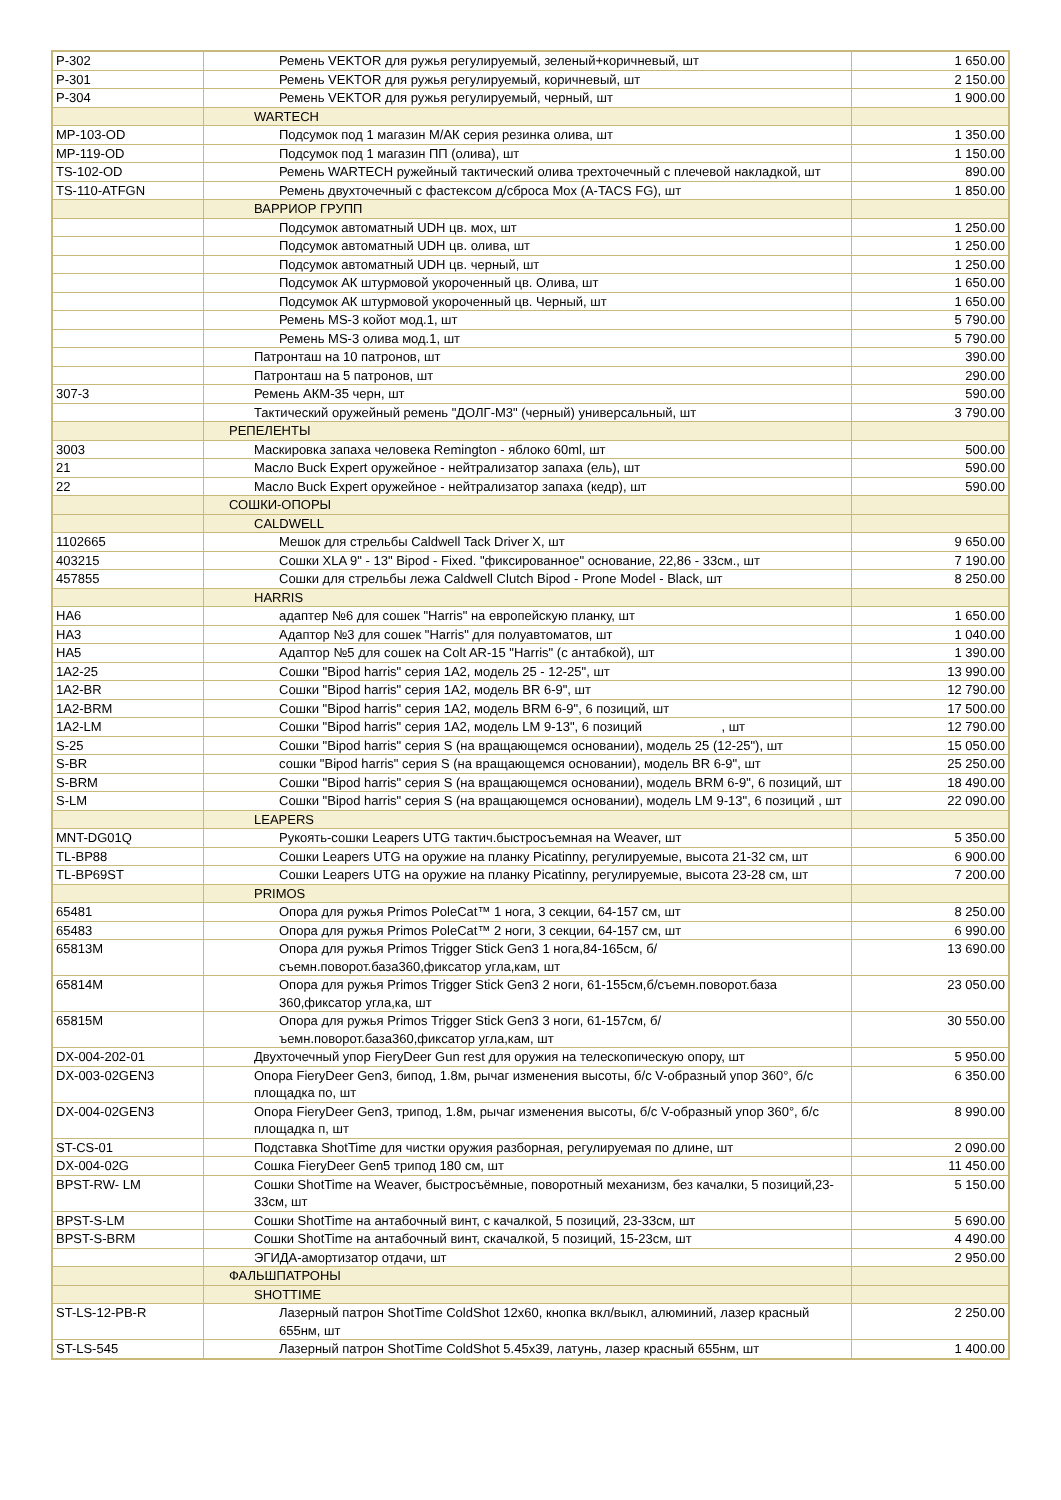| P-302 | Ремень VEKTOR для ружья регулируемый, зеленый+коричневый, шт | 1 650.00 |
| P-301 | Ремень VEKTOR для ружья регулируемый, коричневый, шт | 2 150.00 |
| P-304 | Ремень VEKTOR для ружья регулируемый, черный, шт | 1 900.00 |
| | WARTECH | |
| MP-103-OD | Подсумок под 1 магазин М/АК серия резинка олива, шт | 1 350.00 |
| MP-119-OD | Подсумок под 1 магазин ПП (олива), шт | 1 150.00 |
| TS-102-OD | Ремень WARTECH ружейный тактический олива трехточечный с плечевой накладкой, шт | 890.00 |
| TS-110-ATFGN | Ремень двухточечный с фастексом д/сброса Мох (A-TACS FG), шт | 1 850.00 |
| | ВАРРИОР ГРУПП | |
| | Подсумок автоматный UDH цв. мох, шт | 1 250.00 |
| | Подсумок автоматный UDH цв. олива, шт | 1 250.00 |
| | Подсумок автоматный UDH цв. черный, шт | 1 250.00 |
| | Подсумок АК штурмовой укороченный цв. Олива, шт | 1 650.00 |
| | Подсумок АК штурмовой укороченный цв. Черный, шт | 1 650.00 |
| | Ремень MS-3 койот мод.1, шт | 5 790.00 |
| | Ремень MS-3 олива мод.1, шт | 5 790.00 |
| | Патронташ на 10 патронов, шт | 390.00 |
| | Патронташ на 5 патронов, шт | 290.00 |
| 307-3 | Ремень АКМ-35 черн, шт | 590.00 |
| | Тактический оружейный ремень "ДОЛГ-М3" (черный) универсальный, шт | 3 790.00 |
| | РЕПЕЛЕНТЫ | |
| 3003 | Маскировка запаха человека Remington - яблоко 60ml, шт | 500.00 |
| 21 | Масло Buck Expert оружейное - нейтрализатор запаха (ель), шт | 590.00 |
| 22 | Масло Buck Expert оружейное - нейтрализатор запаха (кедр), шт | 590.00 |
| | СОШКИ-ОПОРЫ | |
| | CALDWELL | |
| 1102665 | Мешок для стрельбы Caldwell Tack Driver X, шт | 9 650.00 |
| 403215 | Сошки XLA 9" - 13" Bipod - Fixed. "фиксированное" основание, 22,86 - 33см., шт | 7 190.00 |
| 457855 | Сошки для стрельбы лежа Caldwell Clutch Bipod - Prone Model - Black, шт | 8 250.00 |
| | HARRIS | |
| HA6 | адаптер №6 для сошек "Harris" на европейскую планку, шт | 1 650.00 |
| HA3 | Адаптор №3 для сошек "Harris" для полуавтоматов, шт | 1 040.00 |
| HA5 | Адаптор №5 для сошек на Colt AR-15 "Harris" (с антабкой), шт | 1 390.00 |
| 1A2-25 | Сошки "Bipod harris" серия 1A2, модель 25 - 12-25", шт | 13 990.00 |
| 1A2-BR | Сошки "Bipod harris" серия 1A2, модель BR 6-9", шт | 12 790.00 |
| 1A2-BRM | Сошки "Bipod harris" серия 1A2, модель BRM 6-9", 6 позиций, шт | 17 500.00 |
| 1A2-LM | Сошки "Bipod harris" серия 1A2, модель LM 9-13", 6 позиций , шт | 12 790.00 |
| S-25 | Сошки "Bipod harris" серия S (на вращающемся основании), модель 25 (12-25"), шт | 15 050.00 |
| S-BR | сошки "Bipod harris" серия S (на вращающемся основании), модель BR 6-9", шт | 25 250.00 |
| S-BRM | Сошки "Bipod harris" серия S (на вращающемся основании), модель BRM 6-9", 6 позиций, шт | 18 490.00 |
| S-LM | Сошки "Bipod harris" серия S (на вращающемся основании), модель LM 9-13", 6 позиций , шт | 22 090.00 |
| | LEAPERS | |
| MNT-DG01Q | Рукоять-сошки Leapers UTG тактич.быстросъемная на Weaver, шт | 5 350.00 |
| TL-BP88 | Сошки Leapers UTG на оружие на планку Picatinny, регулируемые, высота 21-32 см, шт | 6 900.00 |
| TL-BP69ST | Сошки Leapers UTG на оружие на планку Picatinny, регулируемые, высота 23-28 см, шт | 7 200.00 |
| | PRIMOS | |
| 65481 | Опора для ружья Primos PoleCat™ 1 нога, 3 секции, 64-157 см, шт | 8 250.00 |
| 65483 | Опора для ружья Primos PoleCat™ 2 ноги, 3 секции, 64-157 см, шт | 6 990.00 |
| 65813M | Опора для ружья Primos Trigger Stick Gen3 1 нога,84-165см, б/съемн.поворот.база360,фиксатор угла,кам, шт | 13 690.00 |
| 65814M | Опора для ружья Primos Trigger Stick Gen3 2 ноги, 61-155см,б/съемн.поворот.база 360,фиксатор угла,ка, шт | 23 050.00 |
| 65815M | Опора для ружья Primos Trigger Stick Gen3 3 ноги, 61-157см, б/ъемн.поворот.база360,фиксатор угла,кам, шт | 30 550.00 |
| DX-004-202-01 | Двухточечный упор FieryDeer Gun rest для оружия на телескопическую опору, шт | 5 950.00 |
| DX-003-02GEN3 | Опора FieryDeer Gen3, бипод, 1.8м, рычаг изменения высоты, б/с V-образный упор 360°, б/с площадка по, шт | 6 350.00 |
| DX-004-02GEN3 | Опора FieryDeer Gen3, трипод, 1.8м, рычаг изменения высоты, б/с V-образный упор 360°, б/с площадка п, шт | 8 990.00 |
| ST-CS-01 | Подставка ShotTime для чистки оружия разборная, регулируемая по длине, шт | 2 090.00 |
| DX-004-02G | Сошка FieryDeer Gen5 трипод 180 см, шт | 11 450.00 |
| BPST-RW- LM | Сошки ShotTime на Weaver, быстросъёмные, поворотный механизм, без качалки, 5 позиций,23-33см, шт | 5 150.00 |
| BPST-S-LM | Сошки ShotTime на антабочный винт, с качалкой, 5 позиций, 23-33см, шт | 5 690.00 |
| BPST-S-BRM | Сошки ShotTime на антабочный винт, скачалкой, 5 позиций, 15-23см, шт | 4 490.00 |
| | ЭГИДА-амортизатор отдачи, шт | 2 950.00 |
| | ФАЛЬШПАТРОНЫ | |
| | SHOTTIME | |
| ST-LS-12-PB-R | Лазерный патрон ShotTime ColdShot 12х60, кнопка вкл/выкл, алюминий, лазер красный 655нм, шт | 2 250.00 |
| ST-LS-545 | Лазерный патрон ShotTime ColdShot 5.45x39, латунь, лазер красный 655нм, шт | 1 400.00 |